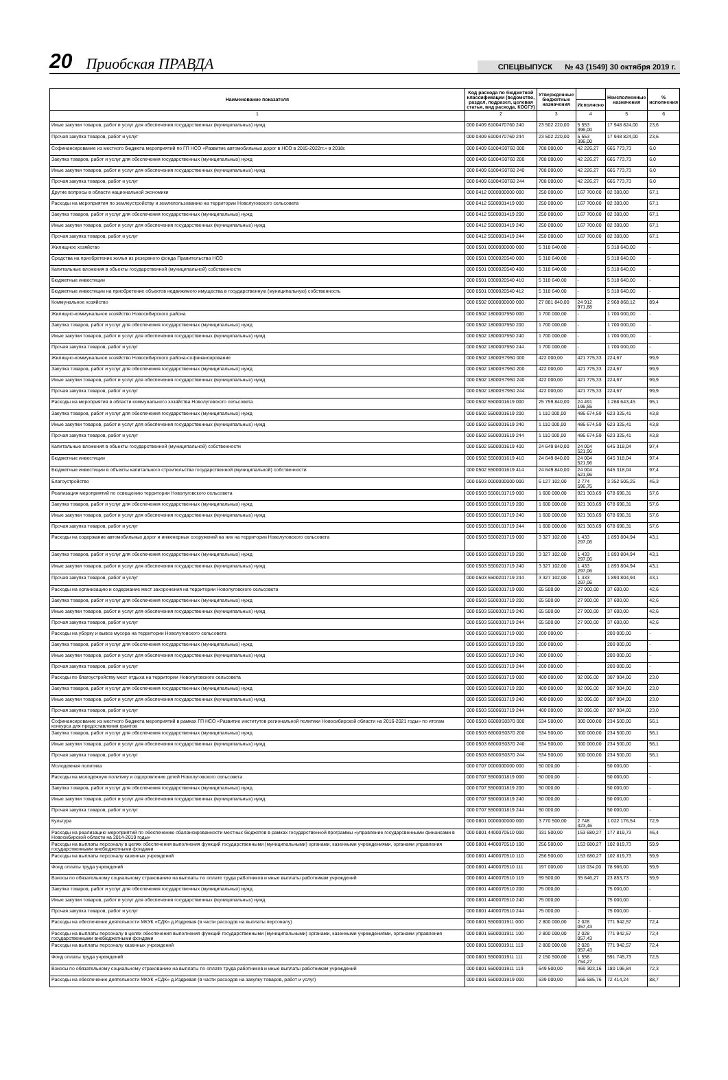20 Приобская ПРАВДА СПЕЦВЫПУСК № 43 (1549) 30 октября 2019 г.
| Наименование показателя | Код расхода по бюджетной классификации (ведомство, раздел, подразел, целевая статья, вид расхода, КОСГУ) | Утвержденные бюджетные назначения | | Неисполненные назначения | % исполнения |
| --- | --- | --- | --- | --- | --- |
| | | | Исполнено | | |
| 1 | 2 | 3 | 4 | 5 | 6 |
| Иные закупки товаров, работ и услуг для обеспечения государственных (муниципальных) нужд | 000 0409 6100470760 240 | 23 502 220,00 | 5 553 396,00 | 17 948 824,00 | 23,6 |
| Прочая закупка товаров, работ и услуг | 000 0409 6100470760 244 | 23 502 220,00 | 5 553 396,00 | 17 948 824,00 | 23,6 |
| Софинансирование из местного бюджета мероприятий по ГП НСО «Развитие автомобильных дорог в НСО в 2015-2022гг.» в 2018г. | 000 0409 61004S0760 000 | 708 000,00 | 42 226,27 | 665 773,73 | 6,0 |
| Закупка товаров, работ и услуг для обеспечения государственных (муниципальных) нужд | 000 0409 61004S0760 200 | 708 000,00 | 42 226,27 | 665 773,73 | 6,0 |
| Иные закупки товаров, работ и услуг для обеспечения государственных (муниципальных) нужд | 000 0409 61004S0760 240 | 708 000,00 | 42 226,27 | 665 773,73 | 6,0 |
| Прочая закупка товаров, работ и услуг | 000 0409 61004S0760 244 | 708 000,00 | 42 226,27 | 665 773,73 | 6,0 |
| Другие вопросы в области национальной экономики | 000 0412 0000000000 000 | 250 000,00 | 167 700,00 | 82 300,00 | 67,1 |
| Расходы на мероприятия по землеустройству и землепользованию на территории Новолуговского сельсовета | 000 0412 5500001419 000 | 250 000,00 | 167 700,00 | 82 300,00 | 67,1 |
| Закупка товаров, работ и услуг для обеспечения государственных (муниципальных) нужд | 000 0412 5500001419 200 | 250 000,00 | 167 700,00 | 82 300,00 | 67,1 |
| Иные закупки товаров, работ и услуг для обеспечения государственных (муниципальных) нужд | 000 0412 5500001419 240 | 250 000,00 | 167 700,00 | 82 300,00 | 67,1 |
| Прочая закупка товаров, работ и услуг | 000 0412 5500001419 244 | 250 000,00 | 167 700,00 | 82 300,00 | 67,1 |
| Жилищное хозяйство | 000 0501 0000000000 000 | 5 318 640,00 | - | 5 318 640,00 | - |
| Средства на приобретение жилья из резервного фонда Правительства НСО | 000 0501 0300020540 000 | 5 318 640,00 | - | 5 318 640,00 | - |
| Капитальные вложения в объекты государственной (муниципальной) собственности | 000 0501 0300020540 400 | 5 318 640,00 | - | 5 318 640,00 | - |
| Бюджетные инвестиции | 000 0501 0300020540 410 | 5 318 640,00 | - | 5 318 640,00 | - |
| Бюджетные инвестиции на приобретение объектов недвижимого имущества в государственную (муниципальную) собственность | 000 0501 0300020540 412 | 5 318 640,00 | - | 5 318 640,00 | - |
| Коммунальное хозяйство | 000 0502 0000000000 000 | 27 881 840,00 | 24 912 971,88 | 2 968 868,12 | 89,4 |
| Жилищно-коммунальное хозяйство Новосибирского района | 000 0502 1800007950 000 | 1 700 000,00 | - | 1 700 000,00 | - |
| Закупка товаров, работ и услуг для обеспечения государственных (муниципальных) нужд | 000 0502 1800007950 200 | 1 700 000,00 | - | 1 700 000,00 | - |
| Иные закупки товаров, работ и услуг для обеспечения государственных (муниципальных) нужд | 000 0502 1800007950 240 | 1 700 000,00 | - | 1 700 000,00 | - |
| Прочая закупка товаров, работ и услуг | 000 0502 1800007950 244 | 1 700 000,00 | - | 1 700 000,00 | - |
| Жилищно-коммунальное хозяйство Новосибирского района-софинансирование | 000 0502 18000S7950 000 | 422 000,00 | 421 775,33 | 224,67 | 99,9 |
| Закупка товаров, работ и услуг для обеспечения государственных (муниципальных) нужд | 000 0502 18000S7950 200 | 422 000,00 | 421 775,33 | 224,67 | 99,9 |
| Иные закупки товаров, работ и услуг для обеспечения государственных (муниципальных) нужд | 000 0502 18000S7950 240 | 422 000,00 | 421 775,33 | 224,67 | 99,9 |
| Прочая закупка товаров, работ и услуг | 000 0502 18000S7950 244 | 422 000,00 | 421 775,33 | 224,67 | 99,9 |
| Расходы на мероприятия в области коммунального хозяйства Новолуговского сельсовета | 000 0502 5500001619 000 | 25 759 840,00 | 24 491 196,55 | 1 268 643,45 | 95,1 |
| Закупка товаров, работ и услуг для обеспечения государственных (муниципальных) нужд | 000 0502 5500001619 200 | 1 110 000,00 | 486 674,59 | 623 325,41 | 43,8 |
| Иные закупки товаров, работ и услуг для обеспечения государственных (муниципальных) нужд | 000 0502 5500001619 240 | 1 110 000,00 | 486 674,59 | 623 325,41 | 43,8 |
| Прочая закупка товаров, работ и услуг | 000 0502 5500001619 244 | 1 110 000,00 | 486 674,59 | 623 325,41 | 43,8 |
| Капитальные вложения в объекты государственной (муниципальной) собственности | 000 0502 5500001619 400 | 24 649 840,00 | 24 004 521,96 | 645 318,04 | 97,4 |
| Бюджетные инвестиции | 000 0502 5500001619 410 | 24 649 840,00 | 24 004 521,96 | 645 318,04 | 97,4 |
| Бюджетные инвестиции в объекты капитального строительства государственной (муниципальной) собственности | 000 0502 5500001619 414 | 24 649 840,00 | 24 004 521,96 | 645 318,04 | 97,4 |
| Благоустройство | 000 0503 0000000000 000 | 6 127 102,00 | 2 774 596,75 | 3 352 505,25 | 45,3 |
| Реализация мероприятий по освещению территории Новолуговского сельсовета | 000 0503 5500101719 000 | 1 600 000,00 | 921 303,69 | 678 696,31 | 57,6 |
| Закупка товаров, работ и услуг для обеспечения государственных (муниципальных) нужд | 000 0503 5500101719 200 | 1 600 000,00 | 921 303,69 | 678 696,31 | 57,6 |
| Иные закупки товаров, работ и услуг для обеспечения государственных (муниципальных) нужд | 000 0503 5500101719 240 | 1 600 000,00 | 921 303,69 | 678 696,31 | 57,6 |
| Прочая закупка товаров, работ и услуг | 000 0503 5500101719 244 | 1 600 000,00 | 921 303,69 | 678 696,31 | 57,6 |
| Расходы на содержание автомобильных дорог и инженерных сооружений на них на территории Новолуговского сельсовета | 000 0503 5500201719 000 | 3 327 102,00 | 1 433 297,06 | 1 893 804,94 | 43,1 |
| Закупка товаров, работ и услуг для обеспечения государственных (муниципальных) нужд | 000 0503 5500201719 200 | 3 327 102,00 | 1 433 297,06 | 1 893 804,94 | 43,1 |
| Иные закупки товаров, работ и услуг для обеспечения государственных (муниципальных) нужд | 000 0503 5500201719 240 | 3 327 102,00 | 1 433 297,06 | 1 893 804,94 | 43,1 |
| Прочая закупка товаров, работ и услуг | 000 0503 5500201719 244 | 3 327 102,00 | 1 433 297,06 | 1 893 804,94 | 43,1 |
| Расходы на организацию и содержание мест захоронения на территории Новолуговского сельсовета | 000 0503 5500301719 000 | 65 500,00 | 27 900,00 | 37 600,00 | 42,6 |
| Закупка товаров, работ и услуг для обеспечения государственных (муниципальных) нужд | 000 0503 5500301719 200 | 65 500,00 | 27 900,00 | 37 600,00 | 42,6 |
| Иные закупки товаров, работ и услуг для обеспечения государственных (муниципальных) нужд | 000 0503 5500301719 240 | 65 500,00 | 27 900,00 | 37 600,00 | 42,6 |
| Прочая закупка товаров, работ и услуг | 000 0503 5500301719 244 | 65 500,00 | 27 900,00 | 37 600,00 | 42,6 |
| Расходы на уборку и вывоз мусора на территории Новолуговского сельсовета | 000 0503 5500501719 000 | 200 000,00 | - | 200 000,00 | - |
| Закупка товаров, работ и услуг для обеспечения государственных (муниципальных) нужд | 000 0503 5500501719 200 | 200 000,00 | - | 200 000,00 | - |
| Иные закупки товаров, работ и услуг для обеспечения государственных (муниципальных) нужд | 000 0503 5500501719 240 | 200 000,00 | - | 200 000,00 | - |
| Прочая закупка товаров, работ и услуг | 000 0503 5500501719 244 | 200 000,00 | - | 200 000,00 | - |
| Расходы по благоустройству мест отдыха на территории Новолуговского сельсовета | 000 0503 5500601719 000 | 400 000,00 | 92 096,00 | 307 904,00 | 23,0 |
| Закупка товаров, работ и услуг для обеспечения государственных (муниципальных) нужд | 000 0503 5500601719 200 | 400 000,00 | 92 096,00 | 307 904,00 | 23,0 |
| Иные закупки товаров, работ и услуг для обеспечения государственных (муниципальных) нужд | 000 0503 5500601719 240 | 400 000,00 | 92 096,00 | 307 904,00 | 23,0 |
| Прочая закупка товаров, работ и услуг | 000 0503 5500601719 244 | 400 000,00 | 92 096,00 | 307 904,00 | 23,0 |
| Софинансирование из местного бюджета мероприятий в рамках ГП НСО «Развитие институтов региональной политики Новосибирской области на 2016-2021 годы» по итогам конкурса для предоставления грантов | 000 0503 66000S0370 000 | 534 500,00 | 300 000,00 | 234 500,00 | 56,1 |
| Закупка товаров, работ и услуг для обеспечения государственных (муниципальных) нужд | 000 0503 66000S0370 200 | 534 500,00 | 300 000,00 | 234 500,00 | 56,1 |
| Иные закупки товаров, работ и услуг для обеспечения государственных (муниципальных) нужд | 000 0503 66000S0370 240 | 534 500,00 | 300 000,00 | 234 500,00 | 56,1 |
| Прочая закупка товаров, работ и услуг | 000 0503 66000S0370 244 | 534 500,00 | 300 000,00 | 234 500,00 | 56,1 |
| Молодежная политика | 000 0707 0000000000 000 | 50 000,00 | - | 50 000,00 | - |
| Расходы на молодежную политику и оздоровление детей Новолуговского сельсовета | 000 0707 5500001819 000 | 50 000,00 | - | 50 000,00 | - |
| Закупка товаров, работ и услуг для обеспечения государственных (муниципальных) нужд | 000 0707 5500001819 200 | 50 000,00 | - | 50 000,00 | - |
| Иные закупки товаров, работ и услуг для обеспечения государственных (муниципальных) нужд | 000 0707 5500001819 240 | 50 000,00 | - | 50 000,00 | - |
| Прочая закупка товаров, работ и услуг | 000 0707 5500001819 244 | 50 000,00 | - | 50 000,00 | - |
| Культура | 000 0801 0000000000 000 | 3 770 500,00 | 2 748 323,46 | 1 022 176,54 | 72,9 |
| Расходы на реализацию мероприятий по обеспечению сбалансированности местных бюджетов в рамках государственной программы «управление государсвенными финансами в Новосибирской области на 2014-2019 годы» | 000 0801 4400070510 000 | 331 500,00 | 153 680,27 | 177 819,73 | 46,4 |
| Расходы на выплаты персоналу в целях обеспечения выполнения функций государственными (муниципальными) органами, казенными учреждениями, органами управления государственными внебюджетными фондами | 000 0801 4400070510 100 | 256 500,00 | 153 680,27 | 102 819,73 | 59,9 |
| Расходы на выплаты персоналу казенных учреждений | 000 0801 4400070510 110 | 256 500,00 | 153 680,27 | 102 819,73 | 59,9 |
| Фонд оплаты труда учреждений | 000 0801 4400070510 111 | 197 000,00 | 118 034,00 | 78 966,00 | 59,9 |
| Взносы по обязательному социальному страхованию на выплаты по оплате труда работников и иные выплаты работникам учреждений | 000 0801 4400070510 119 | 59 500,00 | 35 646,27 | 23 853,73 | 59,9 |
| Закупка товаров, работ и услуг для обеспечения государственных (муниципальных) нужд | 000 0801 4400070510 200 | 75 000,00 | - | 75 000,00 | - |
| Иные закупки товаров, работ и услуг для обеспечения государственных (муниципальных) нужд | 000 0801 4400070510 240 | 75 000,00 | - | 75 000,00 | - |
| Прочая закупка товаров, работ и услуг | 000 0801 4400070510 244 | 75 000,00 | - | 75 000,00 | - |
| Расходы на обеспечение деятельности МКУК «СДК» д.Издревая (в части расходов на выплаты персоналу) | 000 0801 5500001911 000 | 2 800 000,00 | 2 028 057,43 | 771 942,57 | 72,4 |
| Расходы на выплаты персоналу в целях обеспечения выполнения функций государственными (муниципальными) органами, казенными учреждениями, органами управления государственными внебюджетными фондами | 000 0801 5500001911 100 | 2 800 000,00 | 2 028 057,43 | 771 942,57 | 72,4 |
| Расходы на выплаты персоналу казенных учреждений | 000 0801 5500001911 110 | 2 800 000,00 | 2 028 057,43 | 771 942,57 | 72,4 |
| Фонд оплаты труда учреждений | 000 0801 5500001911 111 | 2 150 500,00 | 1 558 754,27 | 591 745,73 | 72,5 |
| Взносы по обязательному социальному страхованию на выплаты по оплате труда работников и иные выплаты работникам учреждений | 000 0801 5500001911 119 | 649 500,00 | 469 303,16 | 180 196,84 | 72,3 |
| Расходы на обеспечение деятельности МКУК «СДК» д.Издревая (в части расходов на закупку товаров, работ и услуг) | 000 0801 5500001919 000 | 639 000,00 | 566 585,76 | 72 414,24 | 88,7 |